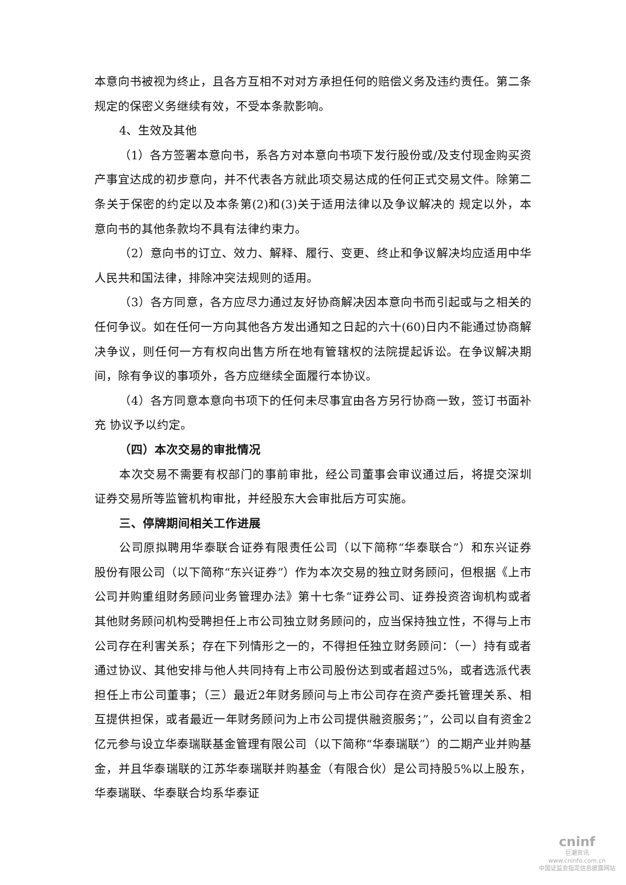本意向书被视为终止，且各方互相不对对方承担任何的赔偿义务及违约责任。第二条规定的保密义务继续有效，不受本条款影响。
4、生效及其他
（1）各方签署本意向书，系各方对本意向书项下发行股份或/及支付现金购买资产事宜达成的初步意向，并不代表各方就此项交易达成的任何正式交易文件。除第二条关于保密的约定以及本条第(2)和(3)关于适用法律以及争议解决的 规定以外，本意向书的其他条款均不具有法律约束力。
（2）意向书的订立、效力、解释、履行、变更、终止和争议解决均应适用中华人民共和国法律，排除冲突法规则的适用。
（3）各方同意，各方应尽力通过友好协商解决因本意向书而引起或与之相关的任何争议。如在任何一方向其他各方发出通知之日起的六十(60)日内不能通过协商解决争议，则任何一方有权向出售方所在地有管辖权的法院提起诉讼。在争议解决期间，除有争议的事项外，各方应继续全面履行本协议。
（4）各方同意本意向书项下的任何未尽事宜由各方另行协商一致，签订书面补充 协议予以约定。
（四）本次交易的审批情况
本次交易不需要有权部门的事前审批，经公司董事会审议通过后，将提交深圳证券交易所等监管机构审批，并经股东大会审批后方可实施。
三、停牌期间相关工作进展
公司原拟聘用华泰联合证券有限责任公司（以下简称“华泰联合”）和东兴证券股份有限公司（以下简称“东兴证券”）作为本次交易的独立财务顾问，但根据《上市公司并购重组财务顾问业务管理办法》第十七条“证券公司、证券投资咨询机构或者其他财务顾问机构受聘担任上市公司独立财务顾问的，应当保持独立性，不得与上市公司存在利害关系；存在下列情形之一的，不得担任独立财务顾问：（一）持有或者通过协议、其他安排与他人共同持有上市公司股份达到或者超过5%，或者选派代表担任上市公司董事；（三）最近2年财务顾问与上市公司存在资产委托管理关系、相互提供担保，或者最近一年财务顾问为上市公司提供融资服务；”，公司以自有资金2亿元参与设立华泰瑞联基金管理有限公司（以下简称“华泰瑞联”）的二期产业并购基金，并且华泰瑞联的江苏华泰瑞联并购基金（有限合伙）是公司持股5%以上股东，华泰瑞联、华泰联合均系华泰证
cninf
巨潮资讯
www.cninfo.com.cn
中国证监会指定信息披露网站